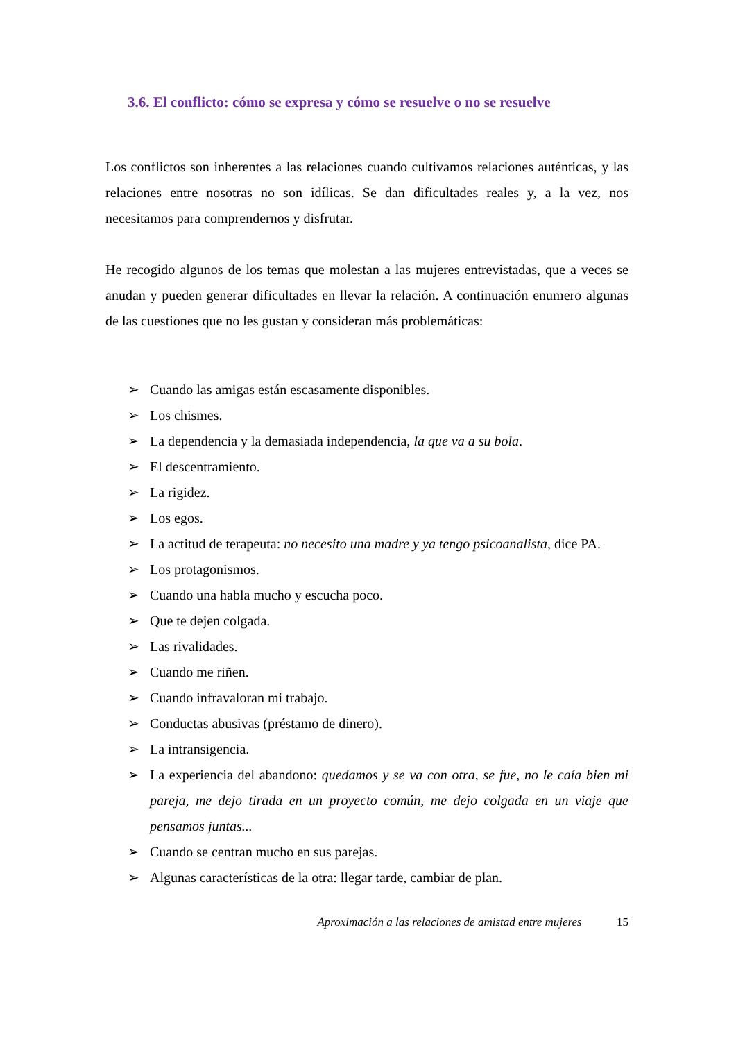3.6. El conflicto: cómo se expresa y cómo se resuelve o no se resuelve
Los conflictos son inherentes a las relaciones cuando cultivamos relaciones auténticas, y las relaciones entre nosotras no son idílicas. Se dan dificultades reales y, a la vez, nos necesitamos para comprendernos y disfrutar.
He recogido algunos de los temas que molestan a las mujeres entrevistadas, que a veces se anudan y pueden generar dificultades en llevar la relación. A continuación enumero algunas de las cuestiones que no les gustan y consideran más problemáticas:
➢ Cuando las amigas están escasamente disponibles.
➢ Los chismes.
➢ La dependencia y la demasiada independencia, la que va a su bola.
➢ El descentramiento.
➢ La rigidez.
➢ Los egos.
➢ La actitud de terapeuta: no necesito una madre y ya tengo psicoanalista, dice PA.
➢ Los protagonismos.
➢ Cuando una habla mucho y escucha poco.
➢ Que te dejen colgada.
➢ Las rivalidades.
➢ Cuando me riñen.
➢ Cuando infravaloran mi trabajo.
➢ Conductas abusivas (préstamo de dinero).
➢ La intransigencia.
➢ La experiencia del abandono: quedamos y se va con otra, se fue, no le caía bien mi pareja, me dejo tirada en un proyecto común, me dejo colgada en un viaje que pensamos juntas...
➢ Cuando se centran mucho en sus parejas.
➢ Algunas características de la otra: llegar tarde, cambiar de plan.
Aproximación a las relaciones de amistad entre mujeres 15